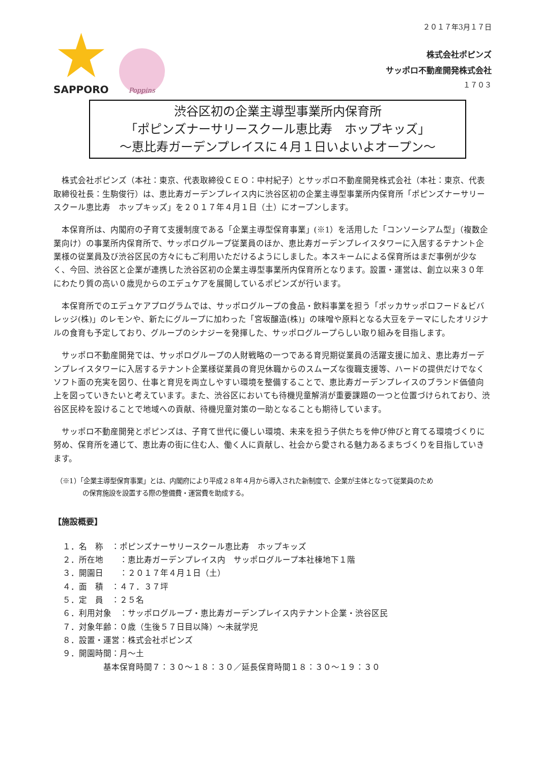SAPPORO
Poppins
２０１７年3月１７日
株式会社ポピンズ
サッポロ不動産開発株式会社
１７０３
渋谷区初の企業主導型事業所内保育所
「ポピンズナーサリースクール恵比寿　ホップキッズ」
～恵比寿ガーデンプレイスに４月１日いよいよオープン～
株式会社ポピンズ（本社：東京、代表取締役ＣＥＯ：中村紀子）とサッポロ不動産開発株式会社（本社：東京、代表取締役社長：生駒俊行）は、恵比寿ガーデンプレイス内に渋谷区初の企業主導型事業所内保育所「ポピンズナーサリースクール恵比寿　ホップキッズ」を２０１７年４月１日（土）にオープンします。
本保育所は、内閣府の子育て支援制度である「企業主導型保育事業」(※1）を活用した「コンソーシアム型」（複数企業向け）の事業所内保育所で、サッポログループ従業員のほか、恵比寿ガーデンプレイスタワーに入居するテナント企業様の従業員及び渋谷区民の方々にもご利用いただけるようにしました。本スキームによる保育所はまだ事例が少なく、今回、渋谷区と企業が連携した渋谷区初の企業主導型事業所内保育所となります。設置・運営は、創立以来３０年にわたり質の高い０歳児からのエデュケアを展開しているポピンズが行います。
本保育所でのエデュケアプログラムでは、サッポログループの食品・飲料事業を担う「ポッカサッポロフード＆ビバレッジ(株)」のレモンや、新たにグループに加わった「宮坂醸造(株)」の味噌や原料となる大豆をテーマにしたオリジナルの食育も予定しており、グループのシナジーを発揮した、サッポログループらしい取り組みを目指します。
サッポロ不動産開発では、サッポログループの人財戦略の一つである育児期従業員の活躍支援に加え、恵比寿ガーデンプレイスタワーに入居するテナント企業様従業員の育児休職からのスムーズな復職支援等、ハードの提供だけでなくソフト面の充実を図り、仕事と育児を両立しやすい環境を整備することで、恵比寿ガーデンプレイスのブランド価値向上を図っていきたいと考えています。また、渋谷区においても待機児童解消が重要課題の一つと位置づけられており、渋谷区民枠を設けることで地域への貢献、待機児童対策の一助となることも期待しています。
サッポロ不動産開発とポピンズは、子育て世代に優しい環境、未来を担う子供たちを伸び伸びと育てる環境づくりに努め、保育所を通じて、恵比寿の街に住む人、働く人に貢献し、社会から愛される魅力あるまちづくりを目指していきます。
（※1）「企業主導型保育事業」とは、内閣府により平成２８年４月から導入された新制度で、企業が主体となって従業員のため
　　　　の保育施設を設置する際の整備費・運営費を助成する。
【施設概要】
１．名　称　：ポピンズナーサリースクール恵比寿　ホップキッズ
２．所在地　　：恵比寿ガーデンプレイス内　サッポログループ本社棟地下１階
３．開園日　　：２０１７年４月１日（土）
４．面　積　：４７．３７坪
５．定　員　：２５名
６．利用対象　：サッポログループ・恵比寿ガーデンプレイス内テナント企業・渋谷区民
７．対象年齢：０歳（生後５７日目以降）～未就学児
８．設置・運営：株式会社ポピンズ
９．開園時間：月～土
基本保育時間７：３０～１８：３０／延長保育時間１８：３０～１９：３０